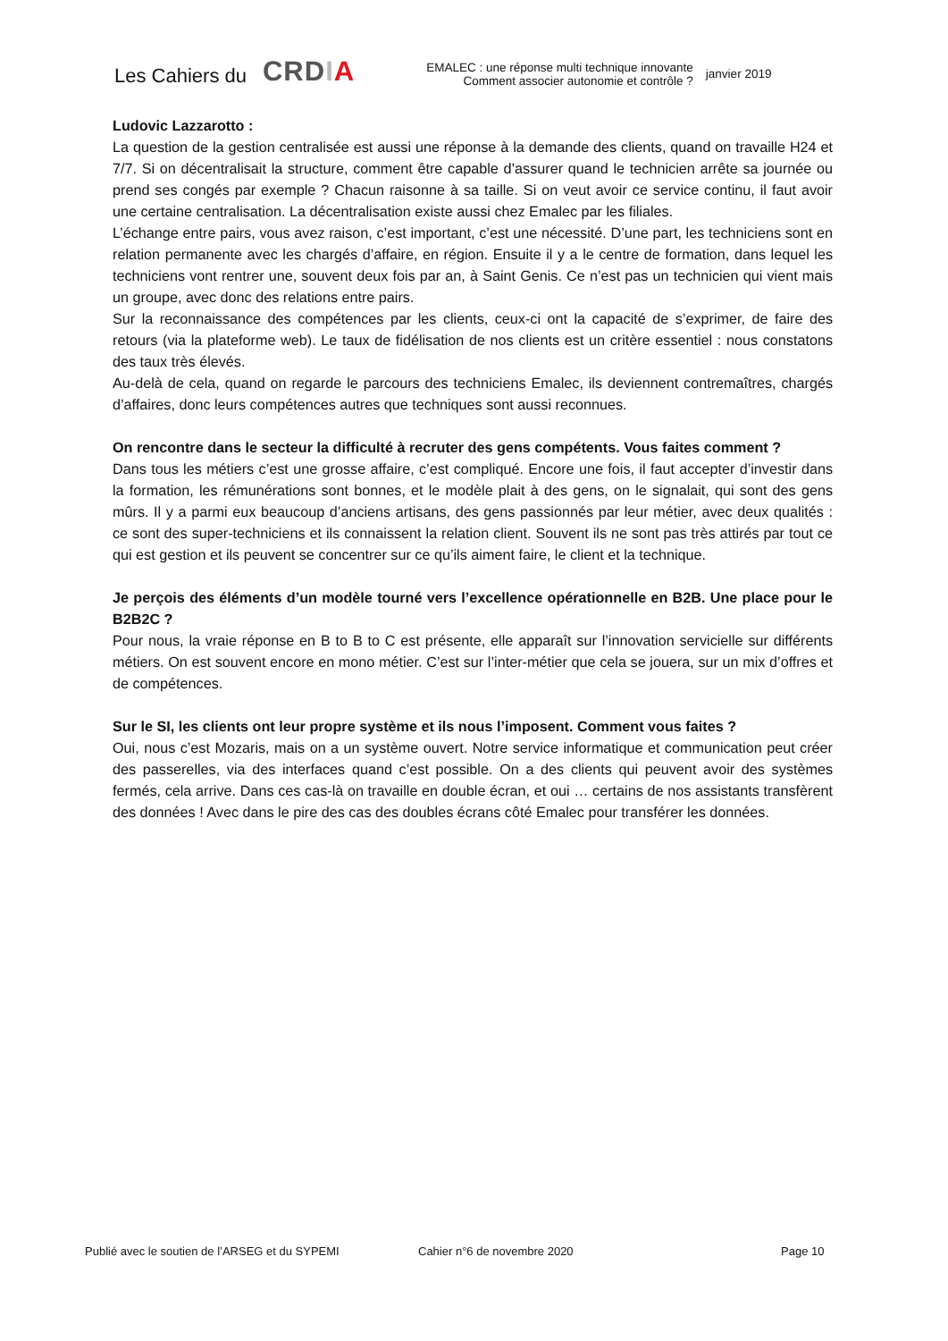Les Cahiers du
CRDIA
EMALEC : une réponse multi technique innovante
Comment associer autonomie et contrôle ?
janvier 2019
Ludovic Lazzarotto :
La question de la gestion centralisée est aussi une réponse à la demande des clients, quand on travaille H24 et 7/7. Si on décentralisait la structure, comment être capable d’assurer quand le technicien arrête sa journée ou prend ses congés par exemple ? Chacun raisonne à sa taille. Si on veut avoir ce service continu, il faut avoir une certaine centralisation. La décentralisation existe aussi chez Emalec par les filiales.
L’échange entre pairs, vous avez raison, c’est important, c’est une nécessité. D’une part, les techniciens sont en relation permanente avec les chargés d’affaire, en région. Ensuite il y a le centre de formation, dans lequel les techniciens vont rentrer une, souvent deux fois par an, à Saint Genis. Ce n’est pas un technicien qui vient mais un groupe, avec donc des relations entre pairs.
Sur la reconnaissance des compétences par les clients, ceux-ci ont la capacité de s’exprimer, de faire des retours (via la plateforme web). Le taux de fidélisation de nos clients est un critère essentiel : nous constatons des taux très élevés.
Au-delà de cela, quand on regarde le parcours des techniciens Emalec, ils deviennent contremaîtres, chargés d’affaires, donc leurs compétences autres que techniques sont aussi reconnues.
On rencontre dans le secteur la difficulté à recruter des gens compétents. Vous faites comment ?
Dans tous les métiers c’est une grosse affaire, c’est compliqué. Encore une fois, il faut accepter d’investir dans la formation, les rémunérations sont bonnes, et le modèle plait à des gens, on le signalait, qui sont des gens mûrs. Il y a parmi eux beaucoup d’anciens artisans, des gens passionnés par leur métier, avec deux qualités : ce sont des super-techniciens et ils connaissent la relation client. Souvent ils ne sont pas très attirés par tout ce qui est gestion et ils peuvent se concentrer sur ce qu’ils aiment faire, le client et la technique.
Je perçois des éléments d’un modèle tourné vers l’excellence opérationnelle en B2B. Une place pour le B2B2C ?
Pour nous, la vraie réponse en B to B to C est présente, elle apparaît sur l’innovation servicielle sur différents métiers. On est souvent encore en mono métier. C’est sur l’inter-métier que cela se jouera, sur un mix d’offres et de compétences.
Sur le SI, les clients ont leur propre système et ils nous l’imposent. Comment vous faites ?
Oui, nous c’est Mozaris, mais on a un système ouvert. Notre service informatique et communication peut créer des passerelles, via des interfaces quand c’est possible. On a des clients qui peuvent avoir des systèmes fermés, cela arrive. Dans ces cas-là on travaille en double écran, et oui … certains de nos assistants transfèrent des données ! Avec dans le pire des cas des doubles écrans côté Emalec pour transférer les données.
Publié avec le soutien de l’ARSEG et du SYPEMI Cahier n°6 de novembre 2020 Page 10